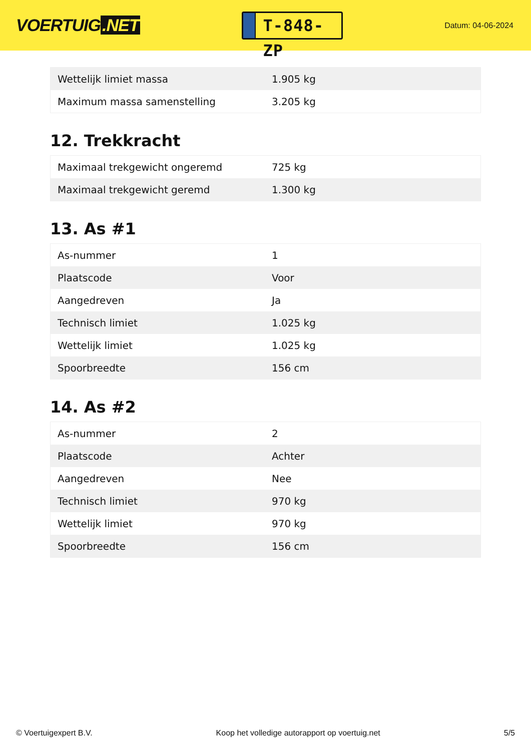VOERTUIG.NET
T-848-ZP
Datum: 04-06-2024
| Wettelijk limiet massa | 1.905 kg |
| Maximum massa samenstelling | 3.205 kg |
12. Trekkracht
| Maximaal trekgewicht ongeremd | 725 kg |
| Maximaal trekgewicht geremd | 1.300 kg |
13. As #1
| As-nummer | 1 |
| Plaatscode | Voor |
| Aangedreven | Ja |
| Technisch limiet | 1.025 kg |
| Wettelijk limiet | 1.025 kg |
| Spoorbreedte | 156 cm |
14. As #2
| As-nummer | 2 |
| Plaatscode | Achter |
| Aangedreven | Nee |
| Technisch limiet | 970 kg |
| Wettelijk limiet | 970 kg |
| Spoorbreedte | 156 cm |
© Voertuigexpert B.V. Koop het volledige autorapport op voertuig.net 5/5